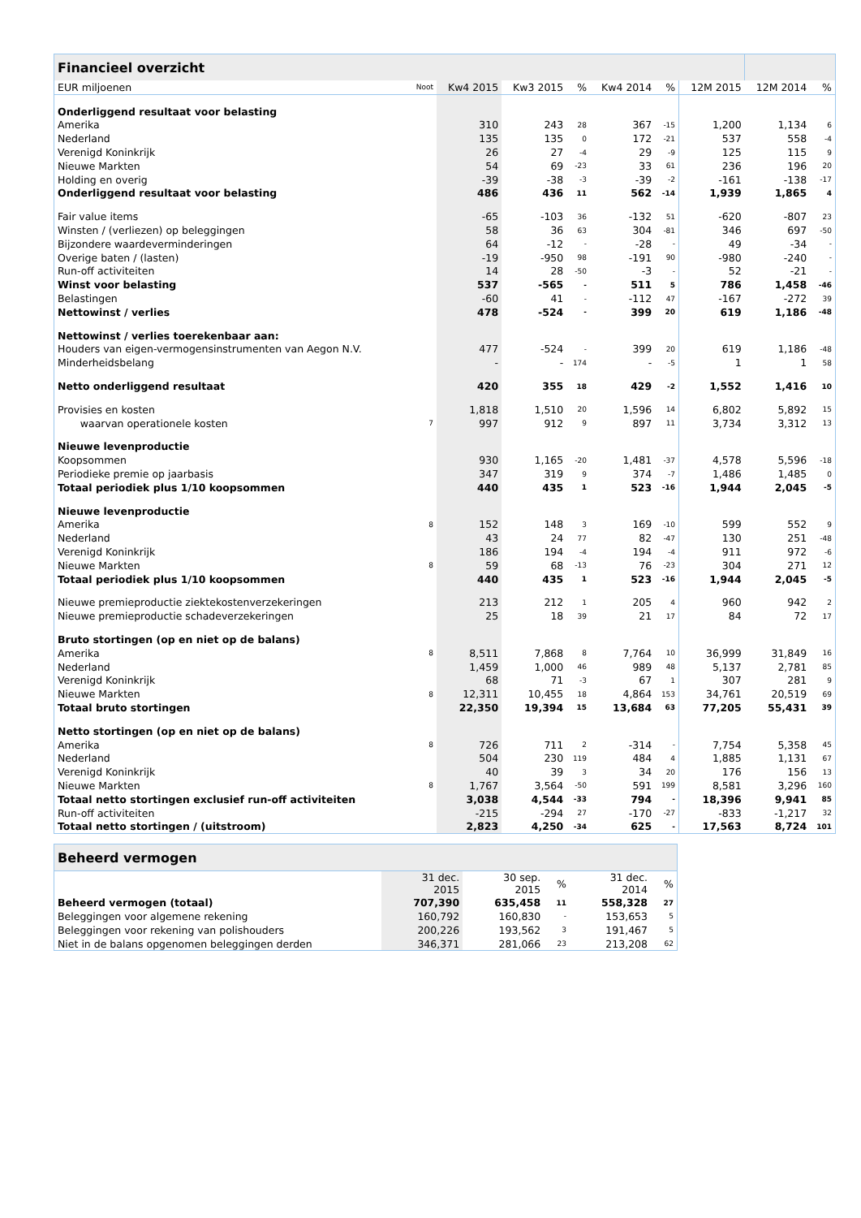| Financieel overzicht | | | | | | | | | |
| --- | --- | --- | --- | --- | --- | --- | --- | --- | --- |
| EUR miljoenen | Noot | Kw4 2015 | Kw3 2015 | % | Kw4 2014 | % | 12M 2015 | 12M 2014 | % |
| Onderliggend resultaat voor belasting | | | | | | | | | |
| Amerika | | 310 | 243 | 28 | 367 | -15 | 1,200 | 1,134 | 6 |
| Nederland | | 135 | 135 | 0 | 172 | -21 | 537 | 558 | -4 |
| Verenigd Koninkrijk | | 26 | 27 | -4 | 29 | -9 | 125 | 115 | 9 |
| Nieuwe Markten | | 54 | 69 | -23 | 33 | 61 | 236 | 196 | 20 |
| Holding en overig | | -39 | -38 | -3 | -39 | -2 | -161 | -138 | -17 |
| Onderliggend resultaat voor belasting | | 486 | 436 | 11 | 562 | -14 | 1,939 | 1,865 | 4 |
| Fair value items | | -65 | -103 | 36 | -132 | 51 | -620 | -807 | 23 |
| Winsten / (verliezen) op beleggingen | | 58 | 36 | 63 | 304 | -81 | 346 | 697 | -50 |
| Bijzondere waardeverminderingen | | 64 | -12 | - | -28 | - | 49 | -34 | - |
| Overige baten / (lasten) | | -19 | -950 | 98 | -191 | 90 | -980 | -240 | - |
| Run-off activiteiten | | 14 | 28 | -50 | -3 | - | 52 | -21 | - |
| Winst voor belasting | | 537 | -565 | - | 511 | 5 | 786 | 1,458 | -46 |
| Belastingen | | -60 | 41 | - | -112 | 47 | -167 | -272 | 39 |
| Nettowinst / verlies | | 478 | -524 | - | 399 | 20 | 619 | 1,186 | -48 |
| Nettowinst / verlies toerekenbaar aan: | | | | | | | | | |
| Houders van eigen-vermogensinstrumenten van Aegon N.V. | | 477 | -524 | - | 399 | 20 | 619 | 1,186 | -48 |
| Minderheidsbelang | | - | - | 174 | - | -5 | 1 | 1 | 58 |
| Netto onderliggend resultaat | | 420 | 355 | 18 | 429 | -2 | 1,552 | 1,416 | 10 |
| Provisies en kosten | | 1,818 | 1,510 | 20 | 1,596 | 14 | 6,802 | 5,892 | 15 |
| waarvan operationele kosten | 7 | 997 | 912 | 9 | 897 | 11 | 3,734 | 3,312 | 13 |
| Nieuwe levenproductie | | | | | | | | | |
| Koopsommen | | 930 | 1,165 | -20 | 1,481 | -37 | 4,578 | 5,596 | -18 |
| Periodieke premie op jaarbasis | | 347 | 319 | 9 | 374 | -7 | 1,486 | 1,485 | 0 |
| Totaal periodiek plus 1/10 koopsommen | | 440 | 435 | 1 | 523 | -16 | 1,944 | 2,045 | -5 |
| Nieuwe levenproductie | | | | | | | | | |
| Amerika | 8 | 152 | 148 | 3 | 169 | -10 | 599 | 552 | 9 |
| Nederland | | 43 | 24 | 77 | 82 | -47 | 130 | 251 | -48 |
| Verenigd Koninkrijk | | 186 | 194 | -4 | 194 | -4 | 911 | 972 | -6 |
| Nieuwe Markten | 8 | 59 | 68 | -13 | 76 | -23 | 304 | 271 | 12 |
| Totaal periodiek plus 1/10 koopsommen | | 440 | 435 | 1 | 523 | -16 | 1,944 | 2,045 | -5 |
| Nieuwe premieproductie ziektekostenverzekeringen | | 213 | 212 | 1 | 205 | 4 | 960 | 942 | 2 |
| Nieuwe premieproductie schadeverzekeringen | | 25 | 18 | 39 | 21 | 17 | 84 | 72 | 17 |
| Bruto stortingen (op en niet op de balans) | | | | | | | | | |
| Amerika | 8 | 8,511 | 7,868 | 8 | 7,764 | 10 | 36,999 | 31,849 | 16 |
| Nederland | | 1,459 | 1,000 | 46 | 989 | 48 | 5,137 | 2,781 | 85 |
| Verenigd Koninkrijk | | 68 | 71 | -3 | 67 | 1 | 307 | 281 | 9 |
| Nieuwe Markten | 8 | 12,311 | 10,455 | 18 | 4,864 | 153 | 34,761 | 20,519 | 69 |
| Totaal bruto stortingen | | 22,350 | 19,394 | 15 | 13,684 | 63 | 77,205 | 55,431 | 39 |
| Netto stortingen (op en niet op de balans) | | | | | | | | | |
| Amerika | 8 | 726 | 711 | 2 | -314 | - | 7,754 | 5,358 | 45 |
| Nederland | | 504 | 230 | 119 | 484 | 4 | 1,885 | 1,131 | 67 |
| Verenigd Koninkrijk | | 40 | 39 | 3 | 34 | 20 | 176 | 156 | 13 |
| Nieuwe Markten | 8 | 1,767 | 3,564 | -50 | 591 | 199 | 8,581 | 3,296 | 160 |
| Totaal netto stortingen exclusief run-off activiteiten | | 3,038 | 4,544 | -33 | 794 | - | 18,396 | 9,941 | 85 |
| Run-off activiteiten | | -215 | -294 | 27 | -170 | -27 | -833 | -1,217 | 32 |
| Totaal netto stortingen / (uitstroom) | | 2,823 | 4,250 | -34 | 625 | - | 17,563 | 8,724 | 101 |
| Beheerd vermogen | | | | | |
| --- | --- | --- | --- | --- | --- |
| | 31 dec. 2015 | 30 sep. 2015 | % | 31 dec. 2014 | % |
| Beheerd vermogen (totaal) | 707,390 | 635,458 | 11 | 558,328 | 27 |
| Beleggingen voor algemene rekening | 160,792 | 160,830 | - | 153,653 | 5 |
| Beleggingen voor rekening van polishouders | 200,226 | 193,562 | 3 | 191,467 | 5 |
| Niet in de balans opgenomen beleggingen derden | 346,371 | 281,066 | 23 | 213,208 | 62 |